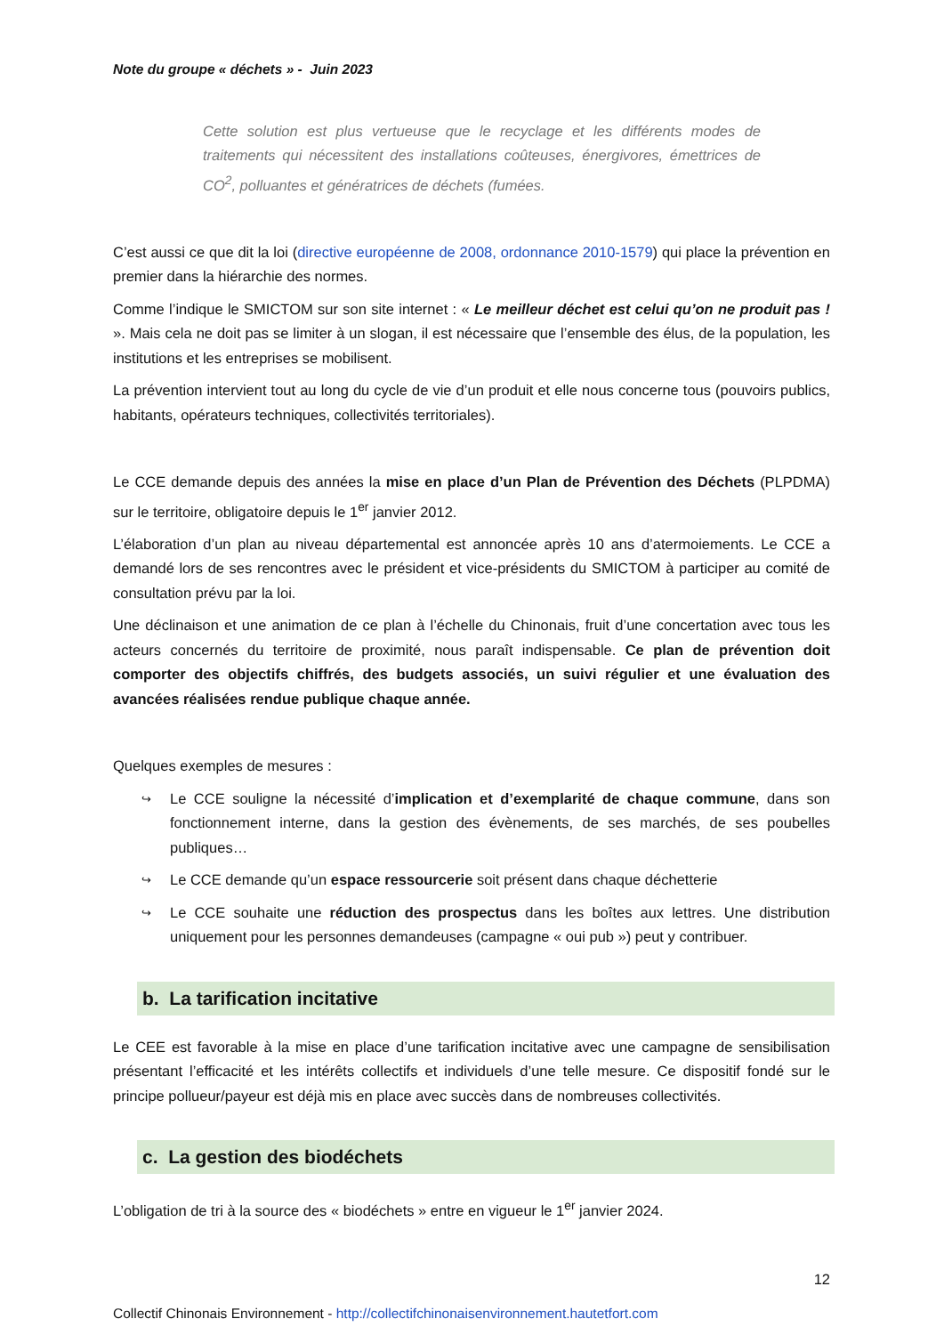Note du groupe « déchets » - Juin 2023
Cette solution est plus vertueuse que le recyclage et les différents modes de traitements qui nécessitent des installations coûteuses, énergivores, émettrices de CO<sup>2</sup>, polluantes et génératrices de déchets (fumées.
C’est aussi ce que dit la loi (directive européenne de 2008, ordonnance 2010-1579) qui place la prévention en premier dans la hiérarchie des normes.
Comme l’indique le SMICTOM sur son site internet : « Le meilleur déchet est celui qu’on ne produit pas ! ». Mais cela ne doit pas se limiter à un slogan, il est nécessaire que l’ensemble des élus, de la population, les institutions et les entreprises se mobilisent.
La prévention intervient tout au long du cycle de vie d’un produit et elle nous concerne tous (pouvoirs publics, habitants, opérateurs techniques, collectivités territoriales).
Le CCE demande depuis des années la mise en place d’un Plan de Prévention des Déchets (PLPDMA) sur le territoire, obligatoire depuis le 1<sup>er</sup> janvier 2012.
L’élaboration d’un plan au niveau départemental est annoncée après 10 ans d’atermoiements. Le CCE a demandé lors de ses rencontres avec le président et vice-présidents du SMICTOM à participer au comité de consultation prévu par la loi.
Une déclinaison et une animation de ce plan à l’échelle du Chinonais, fruit d’une concertation avec tous les acteurs concernés du territoire de proximité, nous paraît indispensable. Ce plan de prévention doit comporter des objectifs chiffrés, des budgets associés, un suivi régulier et une évaluation des avancées réalisées rendue publique chaque année.
Quelques exemples de mesures :
↪ Le CCE souligne la nécessité d’implication et d’exemplarité de chaque commune, dans son fonctionnement interne, dans la gestion des évènements, de ses marchés, de ses poubelles publiques…
↪ Le CCE demande qu’un espace ressourcerie soit présent dans chaque déchetterie
↪ Le CCE souhaite une réduction des prospectus dans les boîtes aux lettres. Une distribution uniquement pour les personnes demandeuses (campagne « oui pub ») peut y contribuer.
b. La tarification incitative
Le CEE est favorable à la mise en place d’une tarification incitative avec une campagne de sensibilisation présentant l’efficacité et les intérêts collectifs et individuels d’une telle mesure. Ce dispositif fondé sur le principe pollueur/payeur est déjà mis en place avec succès dans de nombreuses collectivités.
c. La gestion des biodéchets
L’obligation de tri à la source des « biodéchets » entre en vigueur le 1<sup>er</sup> janvier 2024.
12
Collectif Chinonais Environnement - http://collectifchinonaisenvironnement.hautetfort.com